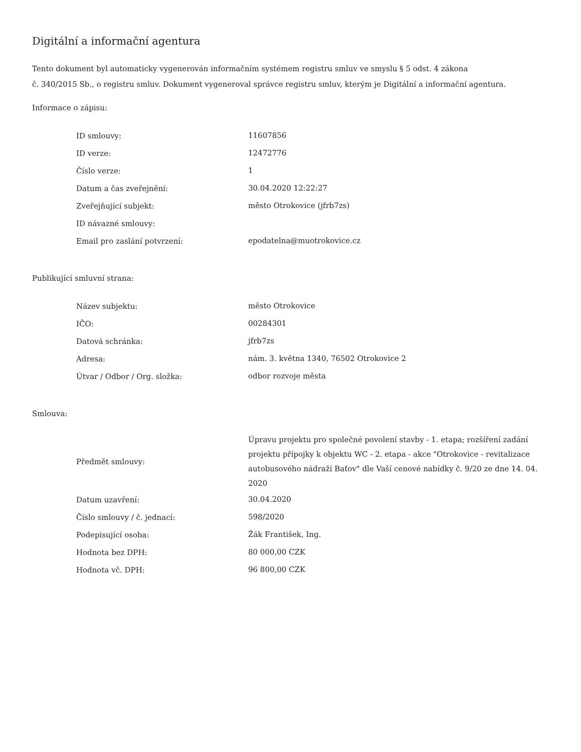Digitální a informační agentura
Tento dokument byl automaticky vygenerován informačním systémem registru smluv ve smyslu § 5 odst. 4 zákona
č. 340/2015 Sb., o registru smluv. Dokument vygeneroval správce registru smluv, kterým je Digitální a informační agentura.
Informace o zápisu:
| ID smlouvy: | 11607856 |
| ID verze: | 12472776 |
| Číslo verze: | 1 |
| Datum a čas zveřejnění: | 30.04.2020 12:22:27 |
| Zveřejňující subjekt: | město Otrokovice (jfrb7zs) |
| ID návazné smlouvy: | |
| Email pro zaslání potvrzení: | epodatelna@muotrokovice.cz |
Publikující smluvní strana:
| Název subjektu: | město Otrokovice |
| IČO: | 00284301 |
| Datová schránka: | jfrb7zs |
| Adresa: | nám. 3. května 1340, 76502 Otrokovice 2 |
| Útvar / Odbor / Org. složka: | odbor rozvoje města |
Smlouva:
| Předmět smlouvy: | Úpravu projektu pro společné povolení stavby - 1. etapa; rozšíření zadání projektu přípojky k objektu WC - 2. etapa - akce "Otrokovice - revitalizace autobusového nádraží Baťov" dle Vaší cenové nabídky č. 9/20 ze dne 14. 04. 2020 |
| Datum uzavření: | 30.04.2020 |
| Číslo smlouvy / č. jednací: | 598/2020 |
| Podepisující osoba: | Žák František, Ing. |
| Hodnota bez DPH: | 80 000,00 CZK |
| Hodnota vč. DPH: | 96 800,00 CZK |